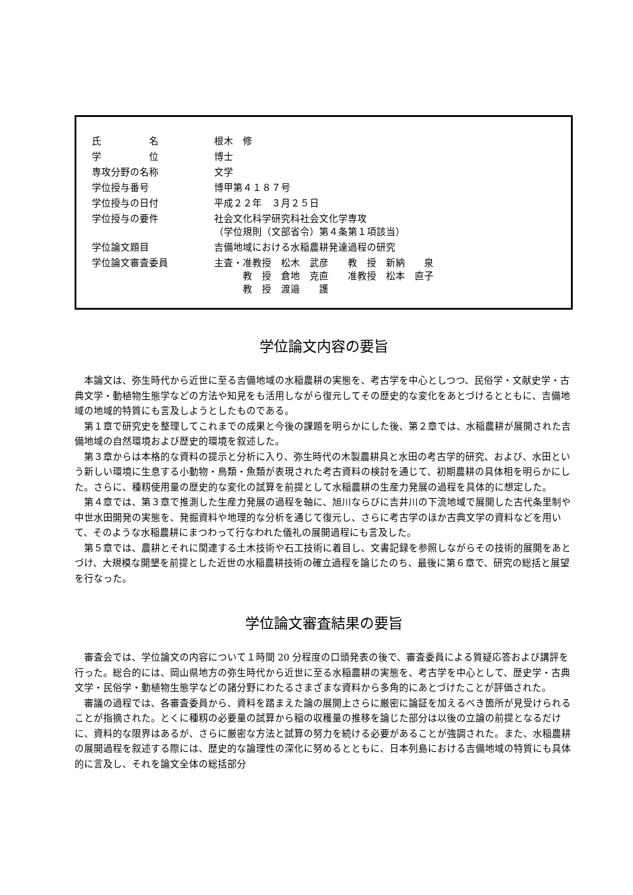| 氏 名 | 根木 修 |
| 学 位 | 博士 |
| 専攻分野の名称 | 文学 |
| 学位授与番号 | 博甲第４１８７号 |
| 学位授与の日付 | 平成２２年 ３月２５日 |
| 学位授与の要件 | 社会文化科学研究科社会文化学専攻 （学位規則（文部省令）第４条第１項該当） |
| 学位論文題目 | 吉備地域における水稲農耕発達過程の研究 |
| 学位論文審査委員 | 主査・准教授 松木 武彦 教 授 新納 泉 教 授 倉地 克直 准教授 松本 直子 教 授 渡邉 護 |
学位論文内容の要旨
本論文は、弥生時代から近世に至る吉備地域の水稲農耕の実態を、考古学を中心としつつ、民俗学・文献史学・古典文学・動植物生態学などの方法や知見をも活用しながら復元してその歴史的な変化をあとづけるとともに、吉備地域の地域的特質にも言及しようとしたものである。
第１章で研究史を整理してこれまでの成果と今後の課題を明らかにした後、第２章では、水稲農耕が展開された吉備地域の自然環境および歴史的環境を叙述した。
第３章からは本格的な資料の提示と分析に入り、弥生時代の木製農耕具と水田の考古学的研究、および、水田という新しい環境に生息する小動物・鳥類・魚類が表現された考古資料の検討を通じて、初期農耕の具体相を明らかにした。さらに、種籾使用量の歴史的な変化の試算を前提として水稲農耕の生産力発展の過程を具体的に想定した。
第４章では、第３章で推測した生産力発展の過程を軸に、旭川ならびに吉井川の下流地域で展開した古代条里制や中世水田開発の実態を、発掘資料や地理的な分析を通じて復元し、さらに考古学のほか古典文学の資料などを用いて、そのような水稲農耕にまつわって行なわれた儀礼の展開過程にも言及した。
第５章では、農耕とそれに関連する土木技術や石工技術に着目し、文書記録を参照しながらその技術的展開をあとづけ、大規模な開墾を前提とした近世の水稲農耕技術の確立過程を論じたのち、最後に第６章で、研究の総括と展望を行なった。
学位論文審査結果の要旨
審査会では、学位論文の内容について１時間 20 分程度の口頭発表の後で、審査委員による質疑応答および講評を行った。総合的には、岡山県地方の弥生時代から近世に至る水稲農耕の実態を、考古学を中心として、歴史学・古典文学・民俗学・動植物生態学などの諸分野にわたるさまざまな資料から多角的にあとづけたことが評価された。
審議の過程では、各審査委員から、資料を踏まえた論の展開上さらに厳密に論証を加えるべき箇所が見受けられることが指摘された。とくに種籾の必要量の試算から稲の収穫量の推移を論じた部分は以後の立論の前提となるだけに、資料的な限界はあるが、さらに厳密な方法と試算の努力を続ける必要があることが強調された。また、水稲農耕の展開過程を叙述する際には、歴史的な論理性の深化に努めるとともに、日本列島における吉備地域の特質にも具体的に言及し、それを論文全体の総括部分